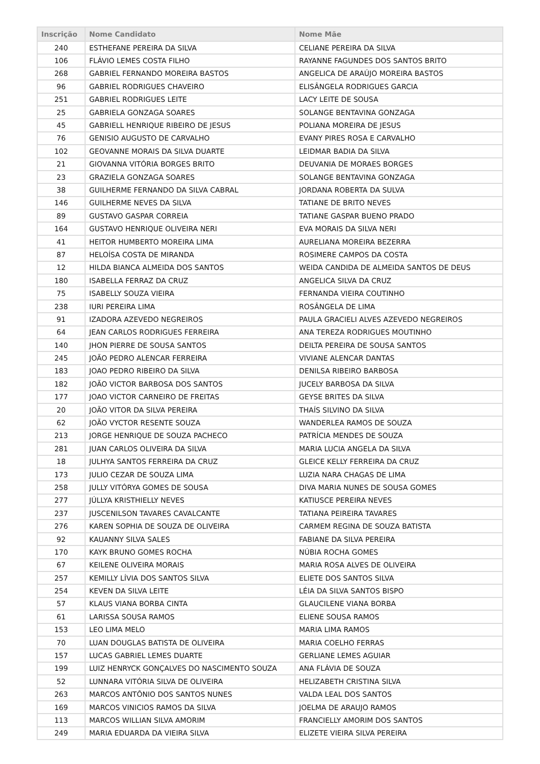| Inscrição | Nome Candidato | Nome Mãe |
| --- | --- | --- |
| 240 | ESTHEFANE PEREIRA DA SILVA | CELIANE PEREIRA DA SILVA |
| 106 | FLÁVIO LEMES COSTA FILHO | RAYANNE FAGUNDES DOS SANTOS BRITO |
| 268 | GABRIEL FERNANDO MOREIRA BASTOS | ANGELICA DE ARAÚJO MOREIRA BASTOS |
| 96 | GABRIEL RODRIGUES CHAVEIRO | ELISÂNGELA RODRIGUES GARCIA |
| 251 | GABRIEL RODRIGUES LEITE | LACY LEITE DE SOUSA |
| 25 | GABRIELA GONZAGA SOARES | SOLANGE BENTAVINA GONZAGA |
| 45 | GABRIELL HENRIQUE RIBEIRO DE JESUS | POLIANA MOREIRA DE JESUS |
| 76 | GENISIO AUGUSTO DE CARVALHO | EVANY PIRES ROSA E CARVALHO |
| 102 | GEOVANNE MORAIS DA SILVA DUARTE | LEIDMAR BADIA DA SILVA |
| 21 | GIOVANNA VITÓRIA BORGES BRITO | DEUVANIA DE MORAES BORGES |
| 23 | GRAZIELA GONZAGA SOARES | SOLANGE BENTAVINA GONZAGA |
| 38 | GUILHERME FERNANDO DA SILVA CABRAL | JORDANA ROBERTA DA SULVA |
| 146 | GUILHERME NEVES DA SILVA | TATIANE DE BRITO NEVES |
| 89 | GUSTAVO GASPAR CORREIA | TATIANE GASPAR BUENO PRADO |
| 164 | GUSTAVO HENRIQUE OLIVEIRA NERI | EVA MORAIS DA SILVA NERI |
| 41 | HEITOR HUMBERTO MOREIRA LIMA | AURELIANA MOREIRA BEZERRA |
| 87 | HELOÍSA COSTA DE MIRANDA | ROSIMERE CAMPOS DA COSTA |
| 12 | HILDA BIANCA ALMEIDA DOS SANTOS | WEIDA CANDIDA DE ALMEIDA SANTOS DE DEUS |
| 180 | ISABELLA FERRAZ DA CRUZ | ANGELICA SILVA DA CRUZ |
| 75 | ISABELLY SOUZA VIEIRA | FERNANDA VIEIRA COUTINHO |
| 238 | IURI PEREIRA LIMA | ROSÂNGELA DE LIMA |
| 91 | IZADORA AZEVEDO NEGREIROS | PAULA GRACIELI ALVES AZEVEDO NEGREIROS |
| 64 | JEAN CARLOS RODRIGUES FERREIRA | ANA TEREZA RODRIGUES MOUTINHO |
| 140 | JHON PIERRE DE SOUSA SANTOS | DEILTA PEREIRA DE SOUSA SANTOS |
| 245 | JOÃO PEDRO ALENCAR FERREIRA | VIVIANE ALENCAR DANTAS |
| 183 | JOAO PEDRO RIBEIRO DA SILVA | DENILSA RIBEIRO BARBOSA |
| 182 | JOÃO VICTOR BARBOSA DOS SANTOS | JUCELY BARBOSA DA SILVA |
| 177 | JOAO VICTOR CARNEIRO DE FREITAS | GEYSE BRITES DA SILVA |
| 20 | JOÃO VITOR DA SILVA PEREIRA | THAÍS SILVINO DA SILVA |
| 62 | JOÃO VYCTOR RESENTE SOUZA | WANDERLEA RAMOS DE SOUZA |
| 213 | JORGE HENRIQUE DE SOUZA PACHECO | PATRÍCIA MENDES DE SOUZA |
| 281 | JUAN CARLOS OLIVEIRA DA SILVA | MARIA LUCIA ANGELA DA SILVA |
| 18 | JULHYA SANTOS FERREIRA DA CRUZ | GLEICE KELLY FERREIRA DA CRUZ |
| 173 | JULIO CEZAR DE SOUZA LIMA | LUZIA NARA CHAGAS DE LIMA |
| 258 | JULLY VITÓRYA GOMES DE SOUSA | DIVA MARIA NUNES DE SOUSA GOMES |
| 277 | JÚLLYA KRISTHIELLY NEVES | KATIUSCE PEREIRA NEVES |
| 237 | JUSCENILSON TAVARES CAVALCANTE | TATIANA PEIREIRA TAVARES |
| 276 | KAREN SOPHIA DE SOUZA DE OLIVEIRA | CARMEM REGINA DE SOUZA BATISTA |
| 92 | KAUANNY SILVA SALES | FABIANE DA SILVA PEREIRA |
| 170 | KAYK BRUNO GOMES ROCHA | NÚBIA ROCHA GOMES |
| 67 | KEILENE OLIVEIRA MORAIS | MARIA ROSA ALVES DE OLIVEIRA |
| 257 | KEMILLY LÍVIA DOS SANTOS SILVA | ELIETE DOS SANTOS SILVA |
| 254 | KEVEN DA SILVA LEITE | LÉIA DA SILVA SANTOS BISPO |
| 57 | KLAUS VIANA BORBA CINTA | GLAUCILENE VIANA BORBA |
| 61 | LARISSA SOUSA RAMOS | ELIENE SOUSA RAMOS |
| 153 | LEO LIMA MELO | MARIA LIMA RAMOS |
| 70 | LUAN DOUGLAS BATISTA DE OLIVEIRA | MARIA COELHO FERRAS |
| 157 | LUCAS GABRIEL LEMES DUARTE | GERLIANE LEMES AGUIAR |
| 199 | LUIZ HENRYCK GONÇALVES DO NASCIMENTO SOUZA | ANA FLÁVIA DE SOUZA |
| 52 | LUNNARA VITÓRIA SILVA DE OLIVEIRA | HELIZABETH CRISTINA SILVA |
| 263 | MARCOS ANTÔNIO DOS SANTOS NUNES | VALDA LEAL DOS SANTOS |
| 169 | MARCOS VINICIOS RAMOS DA SILVA | JOELMA DE ARAUJO RAMOS |
| 113 | MARCOS WILLIAN SILVA AMORIM | FRANCIELLY AMORIM DOS SANTOS |
| 249 | MARIA EDUARDA DA VIEIRA SILVA | ELIZETE VIEIRA SILVA PEREIRA |